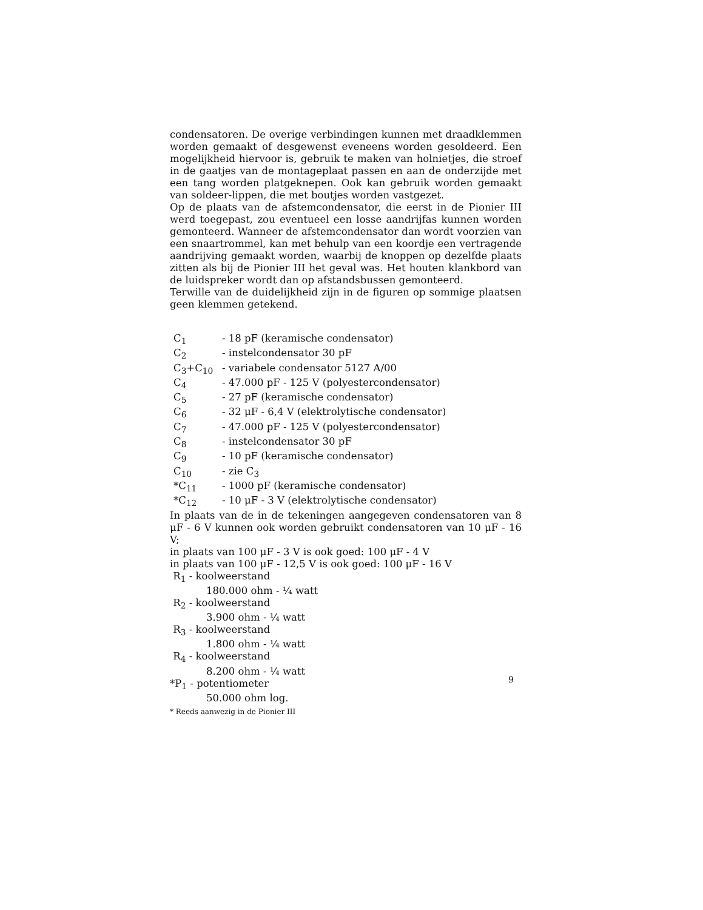condensatoren. De overige verbindingen kunnen met draadklemmen worden gemaakt of desgewenst eveneens worden gesoldeerd. Een mogelijkheid hiervoor is, gebruik te maken van holnietjes, die stroef in de gaatjes van de montageplaat passen en aan de onderzijde met een tang worden platgeknepen. Ook kan gebruik worden gemaakt van soldeer-lippen, die met boutjes worden vastgezet.
Op de plaats van de afstemcondensator, die eerst in de Pionier III werd toegepast, zou eventueel een losse aandrijfas kunnen worden gemonteerd. Wanneer de afstemcondensator dan wordt voorzien van een snaartrommel, kan met behulp van een koordje een vertragende aandrijving gemaakt worden, waarbij de knoppen op dezelfde plaats zitten als bij de Pionier III het geval was. Het houten klankbord van de luidspreker wordt dan op afstandsbussen gemonteerd.
Terwille van de duidelijkheid zijn in de figuren op sommige plaatsen geen klemmen getekend.
| C<sub>1</sub> | - 18 pF (keramische condensator) |
| C<sub>2</sub> | - instelcondensator 30 pF |
| C<sub>3</sub>+C<sub>10</sub> | - variabele condensator 5127 A/00 |
| C<sub>4</sub> | - 47.000 pF - 125 V (polyestercondensator) |
| C<sub>5</sub> | - 27 pF (keramische condensator) |
| C<sub>6</sub> | - 32 μF - 6,4 V (elektrolytische condensator) |
| C<sub>7</sub> | - 47.000 pF - 125 V (polyestercondensator) |
| C<sub>8</sub> | - instelcondensator 30 pF |
| C<sub>9</sub> | - 10 pF (keramische condensator) |
| C<sub>10</sub> | - zie C<sub>3</sub> |
| *C<sub>11</sub> | - 1000 pF (keramische condensator) |
| *C<sub>12</sub> | - 10 μF - 3 V (elektrolytische condensator) |
In plaats van de in de tekeningen aangegeven condensatoren van 8 μF - 6 V kunnen ook worden gebruikt condensatoren van 10 μF - 16 V;
in plaats van 100 μF - 3 V is ook goed: 100 μF - 4 V
in plaats van 100 μF - 12,5 V is ook goed: 100 μF - 16 V
R<sub>1</sub> - koolweerstand
180.000 ohm - ¼ watt
R<sub>2</sub> - koolweerstand
3.900 ohm - ¼ watt
R<sub>3</sub> - koolweerstand
1.800 ohm - ¼ watt
R<sub>4</sub> - koolweerstand
8.200 ohm - ¼ watt
*P<sub>1</sub> - potentiometer
50.000 ohm log.
* Reeds aanwezig in de Pionier III
9